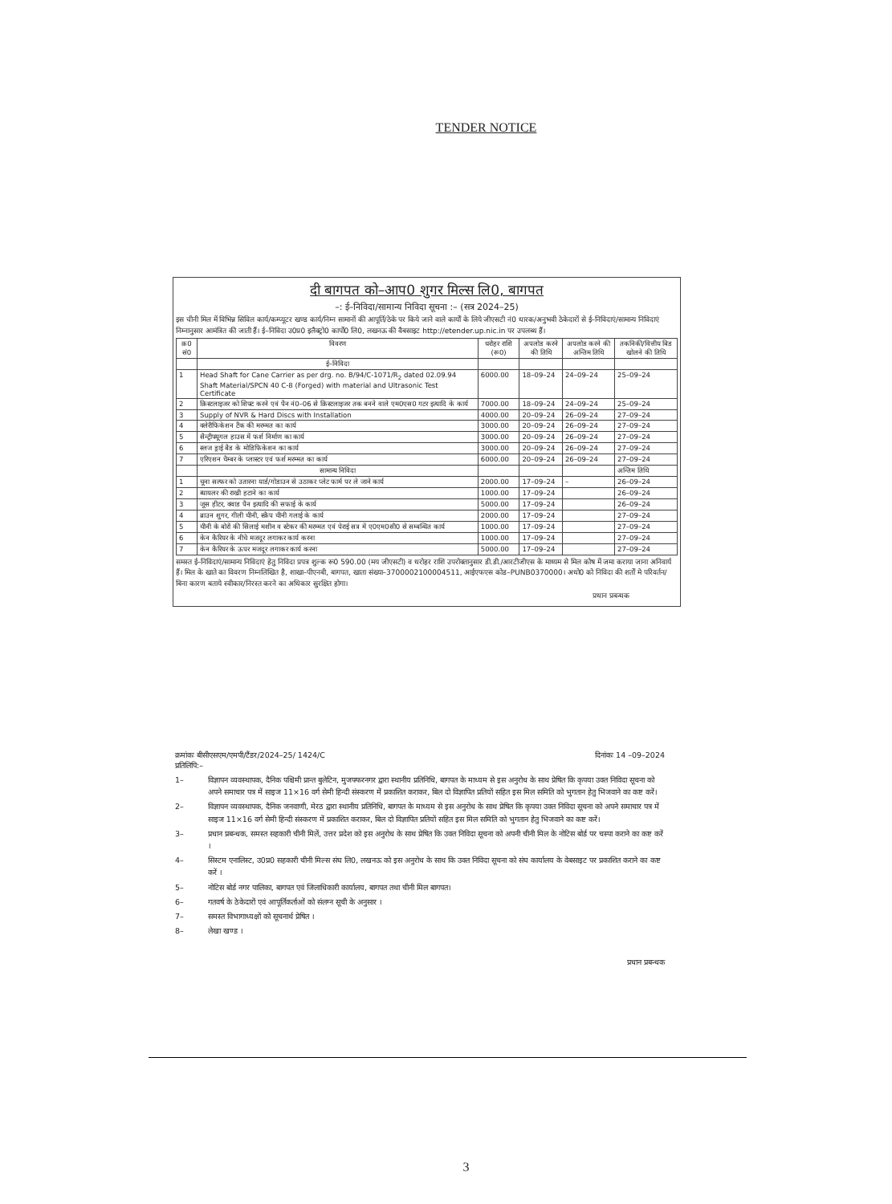TENDER NOTICE
दी बागपत को–आप0 शुगर मिल्स लि0, बागपत
–: ई–निविदा/सामान्य निविदा सूचना :– (सत्र 2024–25)
इस चीनी मिल में विभिन्न सिविल कार्य/कम्प्यूटर खण्ड कार्य/निम्न सामानों की आपूर्ति/ठेके पर किये जाने वाले कार्यों के लिये जीएसटी नं0 धारक/अनुभवी ठेकेदारों से ई–निविदाएं/सामान्य निविदाएं निम्नानुसार आमंत्रित की जाती हैं। ई–निविदा उ0प्र0 इलैक्ट्रो0 कार्पो0 लि0, लखनऊ की वैबसाइट http://etender.up.nic.in पर उपलब्ध हैं।
| क्र0 सं0 | विवरण | धरोहर राशि (रू0) | अपलोड करने की तिथि | अपलोड करने की अन्तिम तिथि | तकनिकी/वित्तीय बिड खोलने की तिथि |
| --- | --- | --- | --- | --- | --- |
| | ई–निविदा | | | | |
| 1 | Head Shaft for Cane Carrier as per drg. no. B/94/C-1071/R<sub>2</sub> dated 02.09.94 Shaft Material/SPCN 40 C-8 (Forged) with material and Ultrasonic Test Certificate | 6000.00 | 18–09–24 | 24–09–24 | 25–09–24 |
| 2 | क्रिस्टलाइजर को शिफ्ट करने एवं पैन नं0–06 से क्रिस्टलाइजर तक बनने वाले एम0एस0 गटर इत्यादि के कार्य | 7000.00 | 18–09–24 | 24–09–24 | 25–09–24 |
| 3 | Supply of NVR & Hard Discs with Installation | 4000.00 | 20–09–24 | 26–09–24 | 27–09–24 |
| 4 | क्लेरीफिकेशन टैंक की मरम्मत का कार्य | 3000.00 | 20–09–24 | 26–09–24 | 27–09–24 |
| 5 | सैन्ट्रीफ्यूगल हाउस में फर्श निर्माण का कार्य | 3000.00 | 20–09–24 | 26–09–24 | 27–09–24 |
| 6 | स्लज ड्राई बैड के मोडिफिकेशन का कार्य | 3000.00 | 20–09–24 | 26–09–24 | 27–09–24 |
| 7 | एरिएशन चैम्बर के प्लास्टर एवं फर्श मरम्मत का कार्य | 6000.00 | 20–09–24 | 26–09–24 | 27–09–24 |
| | सामान्य निविदा | | | | अन्तिम तिथि |
| 1 | चूना सल्फर को उतारना यार्ड/गोडाउन से उठाकर प्लेट फार्म पर ले जाने कार्य | 2000.00 | 17–09–24 | – | 26–09–24 |
| 2 | ब्यायलर की राखी हटाने का कार्य | 1000.00 | 17–09–24 | | 26–09–24 |
| 3 | जूस हीटर, क्वाड पैन इत्यादि की सफाई के कार्य | 5000.00 | 17–09–24 | | 26–09–24 |
| 4 | ब्राउन शुगर, गीली चीनी, स्क्रैप चीनी गलाई के कार्य | 2000.00 | 17–09–24 | | 27–09–24 |
| 5 | चीनी के बोरों की सिलाई मशीन व स्टेकर की मरम्मत एवं पेराई सत्र में ए0एम0सी0 से सम्बन्धित कार्य | 1000.00 | 17–09–24 | | 27–09–24 |
| 6 | केन कैरियर के नीचे मजदूर लगाकर कार्य करना | 1000.00 | 17–09–24 | | 27–09–24 |
| 7 | केन कैरियर के ऊपर मजदूर लगाकर कार्य करना | 5000.00 | 17–09–24 | | 27–09–24 |
समस्त ई–निविदाएं/सामान्य निविदाएं हेतु निविदा प्रपत्र शुल्क रू0 590.00 (मय जीएसटी) व धरोहर राशि उपरोक्तानुसार डी.डी./आरटीजीएस के माध्यम से मिल कोष में जमा कराया जाना अनिवार्य हैं। मिल के खाते का विवरण निम्नलिखित है, शाखा–पीएनबी, बागपत, खाता संख्या–3700002100004511, आईएफएस कोड–PUNB0370000। अधो0 को निविदा की शर्तों मे परिवर्तन/बिना कारण बताये स्वीकार/निरस्त करने का अधिकार सुरक्षित होगा।
प्रधान प्रबन्धक
क्रमांकः बीसीएसएम/एमपी/टैंडर/2024–25/ 1424/C दिनांकः 14 –09–2024
प्रतिलिपि:–
1– विज्ञापन व्यवस्थापक, दैनिक पश्चिमी प्रान्त बुलेटिन, मुजफ्फरनगर द्वारा स्थानीय प्रतिनिधि, बागपत के माध्यम से इस अनुरोध के साथ प्रेषित कि कृपया उक्त निविदा सूचना को अपने समाचार पत्र में साइज 11×16 वर्ग सेमी हिन्दी संस्करण में प्रकाशित कराकर, बिल दो विज्ञापित प्रतियों सहित इस मिल समिति को भुगतान हेतु भिजवाने का कष्ट करें।
2– विज्ञापन व्यवस्थापक, दैनिक जनवाणी, मेरठ द्वारा स्थानीय प्रतिनिधि, बागपत के माध्यम से इस अनुरोध के साथ प्रेषित कि कृपया उक्त निविदा सूचना को अपने समाचार पत्र में साइज 11×16 वर्ग सेमी हिन्दी संस्करण में प्रकाशित कराकर, बिल दो विज्ञापित प्रतियों सहित इस मिल समिति को भुगतान हेतु भिजवाने का कष्ट करें।
3– प्रधान प्रबन्धक, समस्त सहकारी चीनी मिलें, उत्तर प्रदेश को इस अनुरोध के साथ प्रेषित कि उक्त निविदा सूचना को अपनी चीनी मिल के नोटिस बोर्ड पर चस्पा कराने का कष्ट करें ।
4– सिस्टम एनालिस्ट, उ0प्र0 सहकारी चीनी मिल्स संघ लि0, लखनऊ को इस अनुरोध के साथ कि उक्त निविदा सूचना को संघ कार्यालय के वेबसाइट पर प्रकाशित कराने का कष्ट करें ।
5– नोटिस बोर्ड नगर पालिका, बागपत एवं जिलाधिकारी कार्यालय, बागपत तथा चीनी मिल बागपत।
6– गतवर्ष के ठेकेदारों एवं आपूर्तिकर्ताओं को संलग्न सूची के अनुसार ।
7– समस्त विभागाध्यक्षों को सूचनार्थ प्रेषित ।
8– लेखा खण्ड ।
प्रधान प्रबन्धक
3